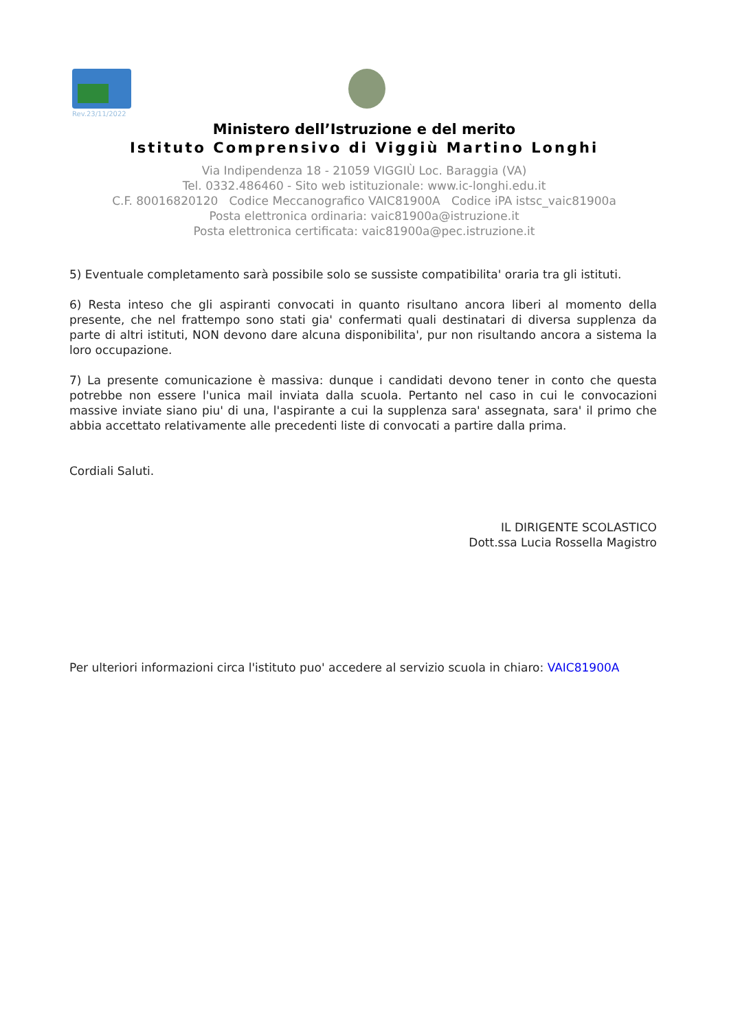Rev.23/11/2022
Ministero dell’Istruzione e del merito
Istituto Comprensivo di Viggiù Martino Longhi
Via Indipendenza 18 - 21059 VIGGIÙ Loc. Baraggia (VA)
Tel. 0332.486460 - Sito web istituzionale: www.ic-longhi.edu.it
C.F. 80016820120 Codice Meccanografico VAIC81900A Codice iPA istsc_vaic81900a
Posta elettronica ordinaria: vaic81900a@istruzione.it
Posta elettronica certificata: vaic81900a@pec.istruzione.it
5) Eventuale completamento sarà possibile solo se sussiste compatibilita' oraria tra gli istituti.
6) Resta inteso che gli aspiranti convocati in quanto risultano ancora liberi al momento della presente, che nel frattempo sono stati gia' confermati quali destinatari di diversa supplenza da parte di altri istituti, NON devono dare alcuna disponibilita', pur non risultando ancora a sistema la loro occupazione.
7) La presente comunicazione è massiva: dunque i candidati devono tener in conto che questa potrebbe non essere l'unica mail inviata dalla scuola. Pertanto nel caso in cui le convocazioni massive inviate siano piu' di una, l'aspirante a cui la supplenza sara' assegnata, sara' il primo che abbia accettato relativamente alle precedenti liste di convocati a partire dalla prima.
Cordiali Saluti.
IL DIRIGENTE SCOLASTICO
Dott.ssa Lucia Rossella Magistro
Per ulteriori informazioni circa l'istituto puo' accedere al servizio scuola in chiaro: VAIC81900A